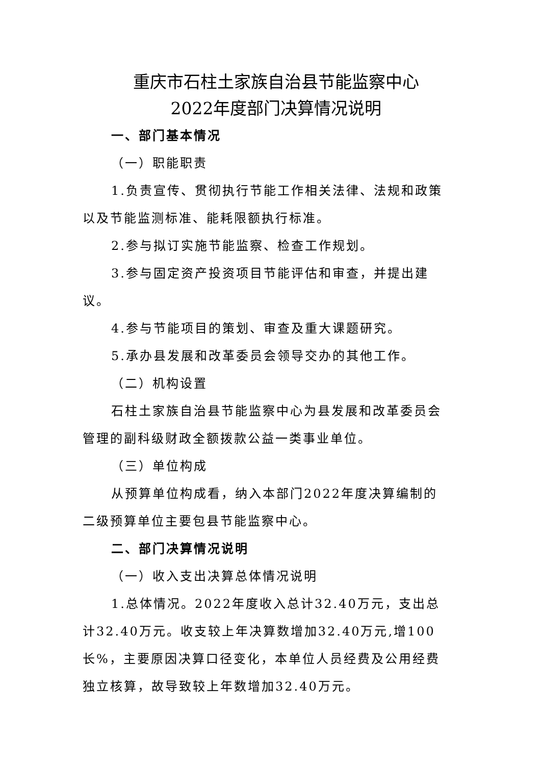重庆市石柱土家族自治县节能监察中心
2022年度部门决算情况说明
一、部门基本情况
（一）职能职责
1.负责宣传、贯彻执行节能工作相关法律、法规和政策以及节能监测标准、能耗限额执行标准。
2.参与拟订实施节能监察、检查工作规划。
3.参与固定资产投资项目节能评估和审查，并提出建议。
4.参与节能项目的策划、审查及重大课题研究。
5.承办县发展和改革委员会领导交办的其他工作。
（二）机构设置
石柱土家族自治县节能监察中心为县发展和改革委员会管理的副科级财政全额拨款公益一类事业单位。
（三）单位构成
从预算单位构成看，纳入本部门2022年度决算编制的二级预算单位主要包县节能监察中心。
二、部门决算情况说明
（一）收入支出决算总体情况说明
1.总体情况。2022年度收入总计32.40万元，支出总计32.40万元。收支较上年决算数增加32.40万元,增100长%，主要原因决算口径变化，本单位人员经费及公用经费独立核算，故导致较上年数增加32.40万元。